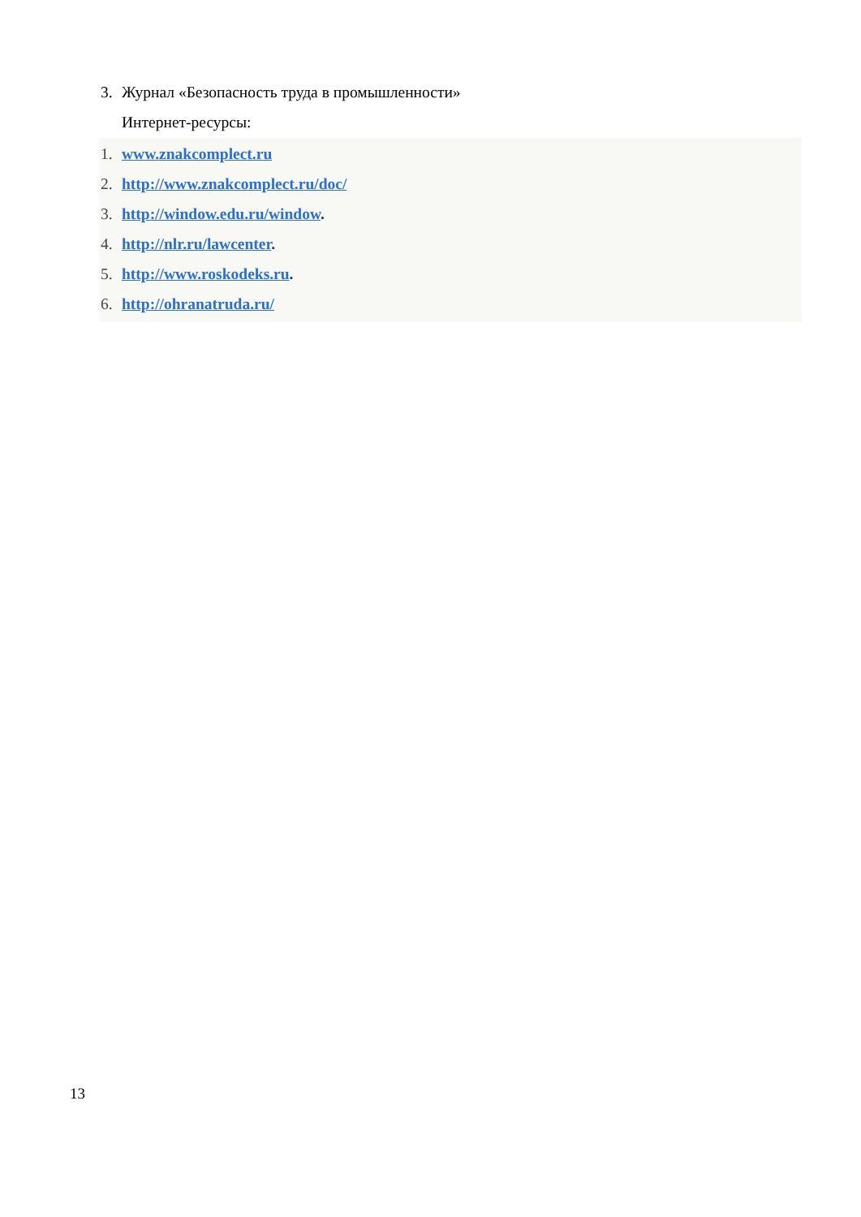3. Журнал «Безопасность труда в промышленности»
Интернет-ресурсы:
1. www.znakcomplect.ru
2. http://www.znakcomplect.ru/doc/
3. http://window.edu.ru/window.
4. http://nlr.ru/lawcenter.
5. http://www.roskodeks.ru.
6. http://ohranatruda.ru/
13